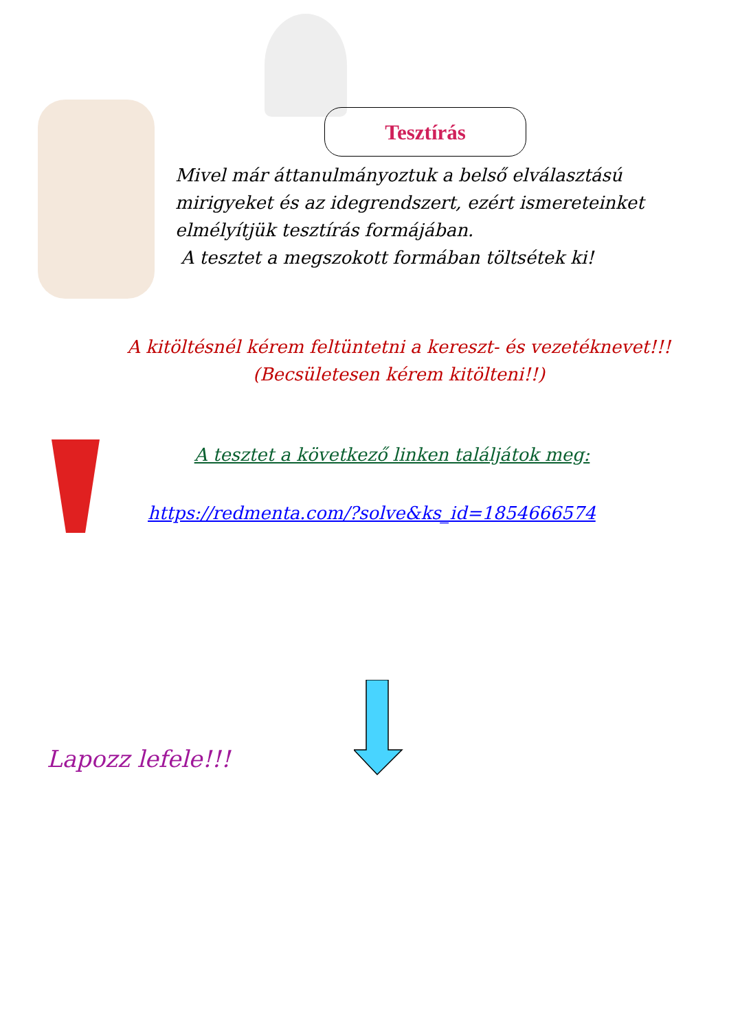Tesztírás
Mivel már áttanulmányoztuk a belső elválasztású mirigyeket és az idegrendszert, ezért ismereteinket elmélyítjük tesztírás formájában.
A tesztet a megszokott formában töltsétek ki!
A kitöltésnél kérem feltüntetni a kereszt- és vezetéknevet!!!
(Becsületesen kérem kitölteni!!)
A tesztet a következő linken találjátok meg:
https://redmenta.com/?solve&ks_id=1854666574
Lapozz lefele!!!